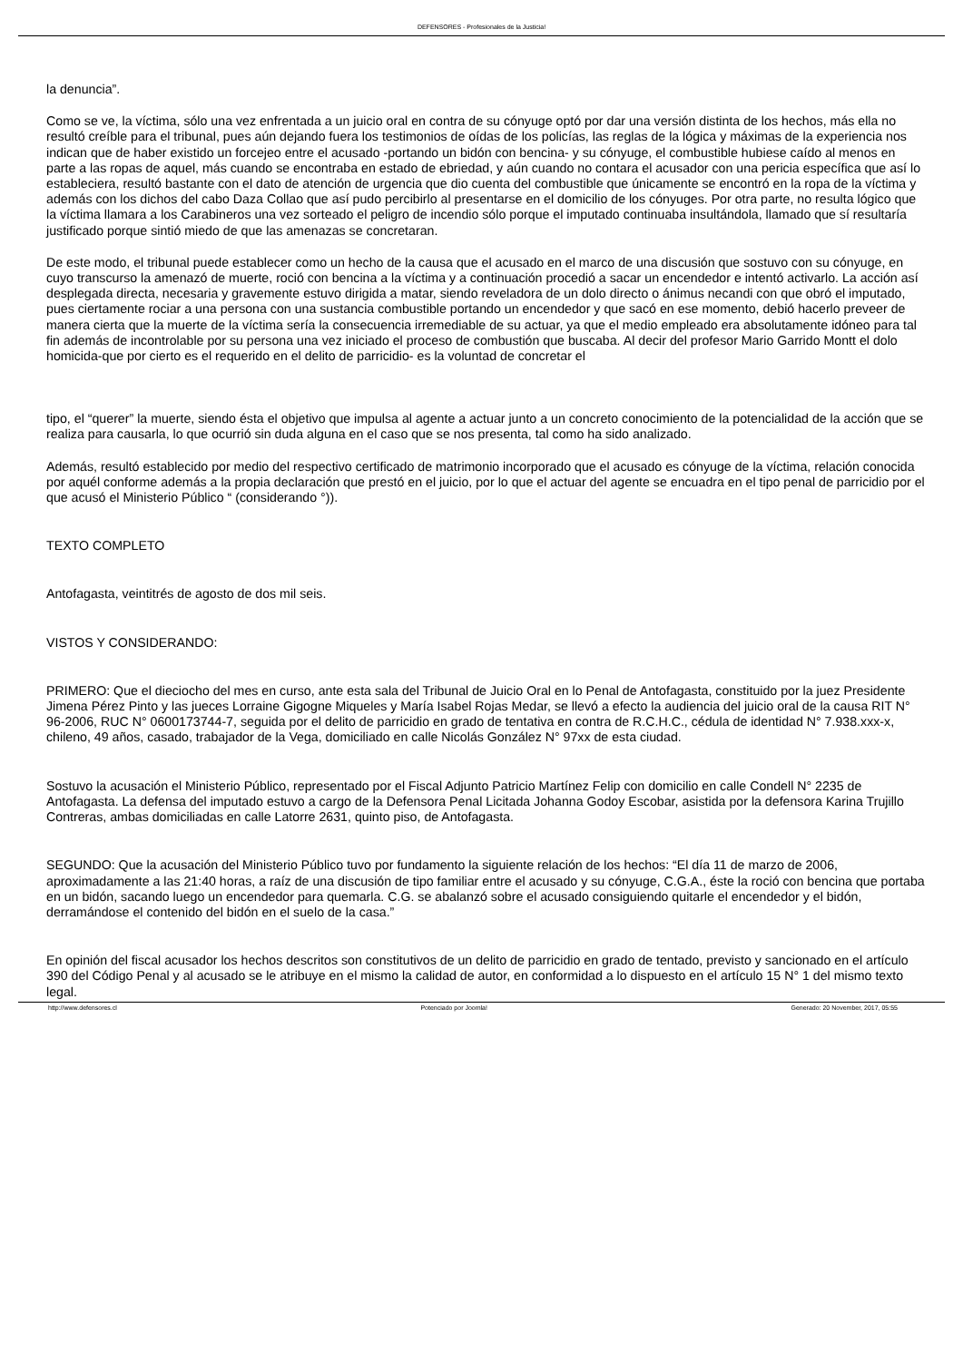DEFENSORES - Profesionales de la Justicia!
la denuncia”.
Como se ve, la víctima, sólo una vez enfrentada a un juicio oral en contra de su cónyuge optó por dar una versión distinta de los hechos, más ella no resultó creíble para el tribunal, pues aún dejando fuera los testimonios de oídas de los policías, las reglas de la lógica y máximas de la experiencia nos indican que de haber existido un forcejeo entre el acusado -portando un bidón con bencina- y su cónyuge, el combustible hubiese caído al menos en parte a las ropas de aquel, más cuando se encontraba en estado de ebriedad, y aún cuando no contara el acusador con una pericia específica que así lo estableciera, resultó bastante con el dato de atención de urgencia que dio cuenta del combustible que únicamente se encontró en la ropa de la víctima y además con los dichos del cabo Daza Collao que así pudo percibirlo al presentarse en el domicilio de los cónyuges. Por otra parte, no resulta lógico que la víctima llamara a los Carabineros una vez sorteado el peligro de incendio sólo porque el imputado continuaba insultándola, llamado que sí resultaría justificado porque sintió miedo de que las amenazas se concretaran.
De este modo, el tribunal puede establecer como un hecho de la causa que el acusado en el marco de una discusión que sostuvo con su cónyuge, en cuyo transcurso la amenazó de muerte, roció con bencina a la víctima y a continuación procedió a sacar un encendedor e intentó activarlo. La acción así desplegada directa, necesaria y gravemente estuvo dirigida a matar, siendo reveladora de un dolo directo o ánimus necandi con que obró el imputado, pues ciertamente rociar a una persona con una sustancia combustible portando un encendedor y que sacó en ese momento, debió hacerlo preveer de manera cierta que la muerte de la víctima sería la consecuencia irremediable de su actuar, ya que el medio empleado era absolutamente idóneo para tal fin además de incontrolable por su persona una vez iniciado el proceso de combustión que buscaba. Al decir del profesor Mario Garrido Montt el dolo homicida-que por cierto es el requerido en el delito de parricidio- es la voluntad de concretar el
tipo, el “querer” la muerte, siendo ésta el objetivo que impulsa al agente a actuar junto a un concreto conocimiento de la potencialidad de la acción que se realiza para causarla, lo que ocurrió sin duda alguna en el caso que se nos presenta, tal como ha sido analizado.
Además, resultó establecido por medio del respectivo certificado de matrimonio incorporado que el acusado es cónyuge de la víctima, relación conocida por aquél conforme además a la propia declaración que prestó en el juicio, por lo que el actuar del agente se encuadra en el tipo penal de parricidio por el que acusó el Ministerio Público “ (considerando °)).
TEXTO COMPLETO
Antofagasta, veintitrés de agosto de dos mil seis.
VISTOS Y CONSIDERANDO:
PRIMERO: Que el dieciocho del mes en curso, ante esta sala del Tribunal de Juicio Oral en lo Penal de Antofagasta, constituido por la juez Presidente Jimena Pérez Pinto y las jueces Lorraine Gigogne Miqueles y María Isabel Rojas Medar, se llevó a efecto la audiencia del juicio oral de la causa RIT N° 96-2006, RUC N° 0600173744-7, seguida por el delito de parricidio en grado de tentativa en contra de R.C.H.C., cédula de identidad N° 7.938.xxx-x, chileno, 49 años, casado, trabajador de la Vega, domiciliado en calle Nicolás González N° 97xx de esta ciudad.
Sostuvo la acusación el Ministerio Público, representado por el Fiscal Adjunto Patricio Martínez Felip con domicilio en calle Condell N° 2235 de Antofagasta. La defensa del imputado estuvo a cargo de la Defensora Penal Licitada Johanna Godoy Escobar, asistida por la defensora Karina Trujillo Contreras, ambas domiciliadas en calle Latorre 2631, quinto piso, de Antofagasta.
SEGUNDO: Que la acusación del Ministerio Público tuvo por fundamento la siguiente relación de los hechos: “El día 11 de marzo de 2006, aproximadamente a las 21:40 horas, a raíz de una discusión de tipo familiar entre el acusado y su cónyuge, C.G.A., éste la roció con bencina que portaba en un bidón, sacando luego un encendedor para quemarla. C.G. se abalanzó sobre el acusado consiguiendo quitarle el encendedor y el bidón, derramándose el contenido del bidón en el suelo de la casa.”
En opinión del fiscal acusador los hechos descritos son constitutivos de un delito de parricidio en grado de tentado, previsto y sancionado en el artículo 390 del Código Penal y al acusado se le atribuye en el mismo la calidad de autor, en conformidad a lo dispuesto en el artículo 15 N° 1 del mismo texto legal.
http://www.defensores.cl Potenciado por Joomla! Generado: 20 November, 2017, 05:55